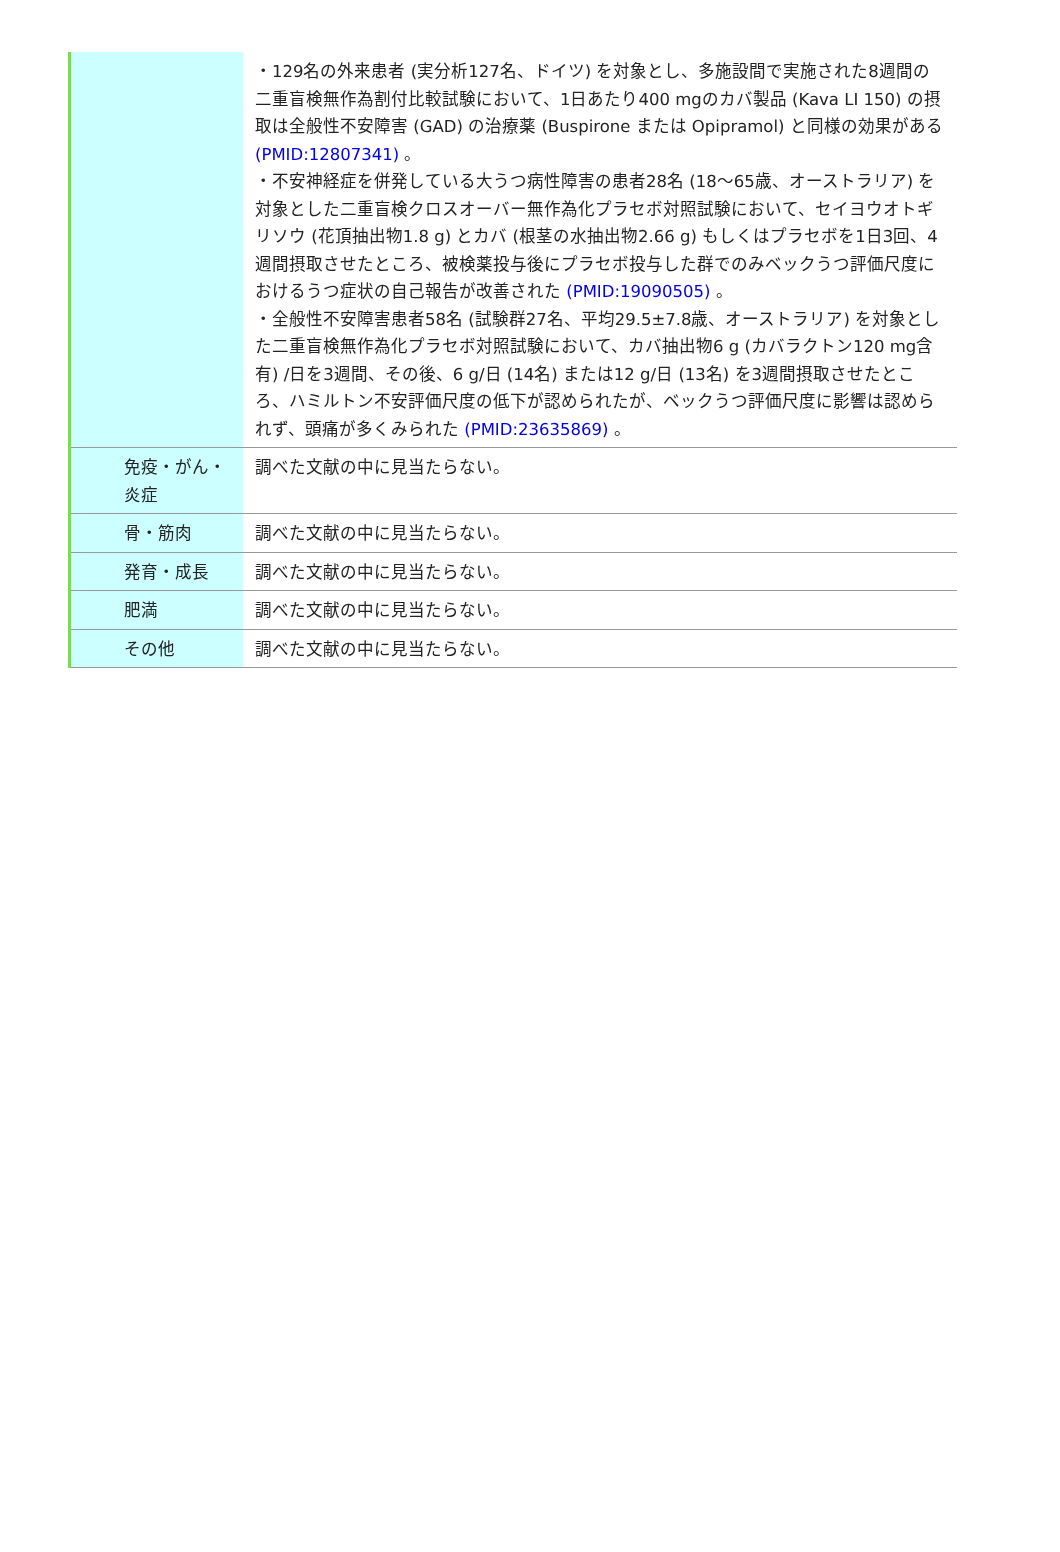| | ・129名の外来患者 (実分析127名、ドイツ) を対象とし、多施設間で実施された8週間の二重盲検無作為割付比較試験において、1日あたり400 mgのカバ製品 (Kava LI 150) の摂取は全般性不安障害 (GAD) の治療薬 (Buspirone または Opipramol) と同様の効果がある (PMID:12807341) 。 ・不安神経症を併発している大うつ病性障害の患者28名 (18～65歳、オーストラリア) を対象とした二重盲検クロスオーバー無作為化プラセボ対照試験において、セイヨウオトギリソウ (花頂抽出物1.8 g) とカバ (根茎の水抽出物2.66 g) もしくはプラセボを1日3回、4週間摂取させたところ、被検薬投与後にプラセボ投与した群でのみベックうつ評価尺度におけるうつ症状の自己報告が改善された (PMID:19090505) 。 ・全般性不安障害患者58名 (試験群27名、平均29.5±7.8歳、オーストラリア) を対象とした二重盲検無作為化プラセボ対照試験において、カバ抽出物6 g (カバラクトン120 mg含有) /日を3週間、その後、6 g/日 (14名) または12 g/日 (13名) を3週間摂取させたところ、ハミルトン不安評価尺度の低下が認められたが、ベックうつ評価尺度に影響は認められず、頭痛が多くみられた (PMID:23635869) 。 |
| 免疫・がん・炎症 | 調べた文献の中に見当たらない。 |
| 骨・筋肉 | 調べた文献の中に見当たらない。 |
| 発育・成長 | 調べた文献の中に見当たらない。 |
| 肥満 | 調べた文献の中に見当たらない。 |
| その他 | 調べた文献の中に見当たらない。 |